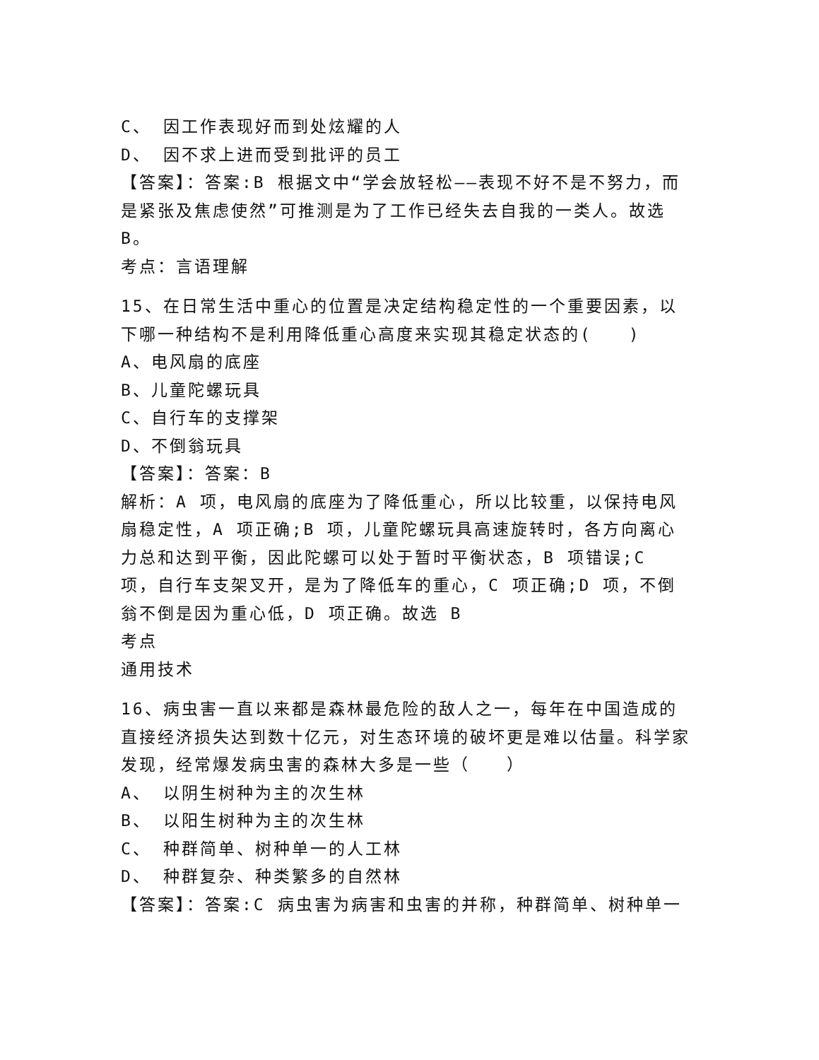C、 因工作表现好而到处炫耀的人
D、 因不求上进而受到批评的员工
【答案】：答案:B 根据文中“学会放轻松——表现不好不是不努力，而是紧张及焦虑使然”可推测是为了工作已经失去自我的一类人。故选 B。
考点：言语理解
15、在日常生活中重心的位置是决定结构稳定性的一个重要因素，以下哪一种结构不是利用降低重心高度来实现其稳定状态的(　　)
A、电风扇的底座
B、儿童陀螺玩具
C、自行车的支撑架
D、不倒翁玩具
【答案】：答案：B
解析：A 项，电风扇的底座为了降低重心，所以比较重，以保持电风扇稳定性，A 项正确;B 项，儿童陀螺玩具高速旋转时，各方向离心力总和达到平衡，因此陀螺可以处于暂时平衡状态，B 项错误;C 项，自行车支架叉开，是为了降低车的重心，C 项正确;D 项，不倒翁不倒是因为重心低，D 项正确。故选 B
考点
通用技术
16、病虫害一直以来都是森林最危险的敌人之一，每年在中国造成的直接经济损失达到数十亿元，对生态环境的破坏更是难以估量。科学家发现，经常爆发病虫害的森林大多是一些（　　）
A、 以阴生树种为主的次生林
B、 以阳生树种为主的次生林
C、 种群简单、树种单一的人工林
D、 种群复杂、种类繁多的自然林
【答案】：答案:C 病虫害为病害和虫害的并称，种群简单、树种单一